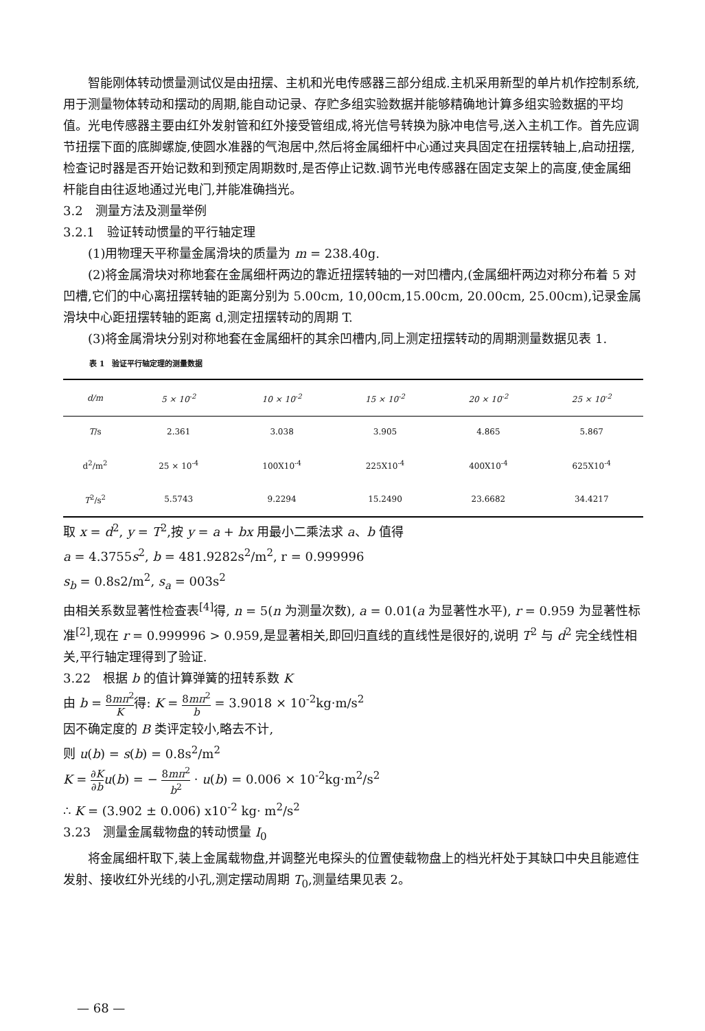智能刚体转动惯量测试仪是由扭摆、主机和光电传感器三部分组成.主机采用新型的单片机作控制系统,用于测量物体转动和摆动的周期,能自动记录、存贮多组实验数据并能够精确地计算多组实验数据的平均值。光电传感器主要由红外发射管和红外接受管组成,将光信号转换为脉冲电信号,送入主机工作。首先应调节扭摆下面的底脚螺旋,使圆水准器的气泡居中,然后将金属细杆中心通过夹具固定在扭摆转轴上,启动扭摆,检查记时器是否开始记数和到预定周期数时,是否停止记数.调节光电传感器在固定支架上的高度,使金属细杆能自由往返地通过光电门,并能准确挡光。
3.2　测量方法及测量举例
3.2.1　验证转动惯量的平行轴定理
(1)用物理天平称量金属滑块的质量为 m = 238.40g.
(2)将金属滑块对称地套在金属细杆两边的靠近扭摆转轴的一对凹槽内,(金属细杆两边对称分布着 5 对凹槽,它们的中心离扭摆转轴的距离分别为 5.00cm, 10,00cm,15.00cm, 20.00cm, 25.00cm),记录金属滑块中心距扭摆转轴的距离 d,测定扭摆转动的周期 T.
(3)将金属滑块分别对称地套在金属细杆的其余凹槽内,同上测定扭摆转动的周期测量数据见表 1.
表 1　验证平行轴定理的测量数据
| d/m | 5 × 10<sup>-2</sup> | 10 × 10<sup>-2</sup> | 15 × 10<sup>-2</sup> | 20 × 10<sup>-2</sup> | 25 × 10<sup>-2</sup> | |
| --- | --- | --- | --- | --- | --- | --- |
| T /s | 2.361 | 3.038 | 3.905 | 4.865 | 5.867 | |
| d<sup>2</sup>/m<sup>2</sup> | 25 × 10<sup>-4</sup> | 100X10<sup>-4</sup> | 225X10<sup>-4</sup> | 400X10<sup>-4</sup> | 625X10<sup>-4</sup> | |
| T<sup>2</sup>/s<sup>2</sup> | 5.5743 | 9.2294 | 15.2490 | 23.6682 | 34.4217 | |
取 x = d<sup>2</sup>, y = T<sup>2</sup>,按 y = a + bx 用最小二乘法求 a、b 值得
a = 4.3755s<sup>2</sup>, b = 481.9282s<sup>2</sup>/m<sup>2</sup>, r = 0.999996
s<sub>b</sub> = 0.8s2/m<sup>2</sup>, s<sub>a</sub> = 003s<sup>2</sup>
由相关系数显著性检查表<sup>[4]</sup>得, n = 5(n 为测量次数), a = 0.01(a 为显著性水平), r = 0.959 为显著性标准<sup>[2]</sup>,现在 r = 0.999996 > 0.959,是显著相关,即回归直线的直线性是很好的,说明 T<sup>2</sup> 与 d<sup>2</sup> 完全线性相关,平行轴定理得到了验证.
3.22　根据 b 的值计算弹簧的扭转系数 K
由 b = 8mπ<sup>2</sup> K得: K = 8mπ<sup>2</sup> b = 3.9018 × 10<sup>-2</sup>kg·m/s<sup>2</sup>
因不确定度的 B 类评定较小,略去不计,
则 u(b) = s(b) = 0.8s<sup>2</sup>/m<sup>2</sup>
K = ∂K ∂b u(b) = − 8mπ<sup>2</sup> b<sup>2</sup> · u(b) = 0.006 × 10<sup>-2</sup>kg·m<sup>2</sup>/s<sup>2</sup>
∴ K = (3.902 ± 0.006) x10<sup>-2</sup> kg· m<sup>2</sup>/s<sup>2</sup>
3.23　测量金属载物盘的转动惯量 I<sub>0</sub>
将金属细杆取下,装上金属载物盘,并调整光电探头的位置使载物盘上的档光杆处于其缺口中央且能遮住发射、接收红外光线的小孔,测定摆动周期 T<sub>0</sub>,测量结果见表 2。
— 68 —